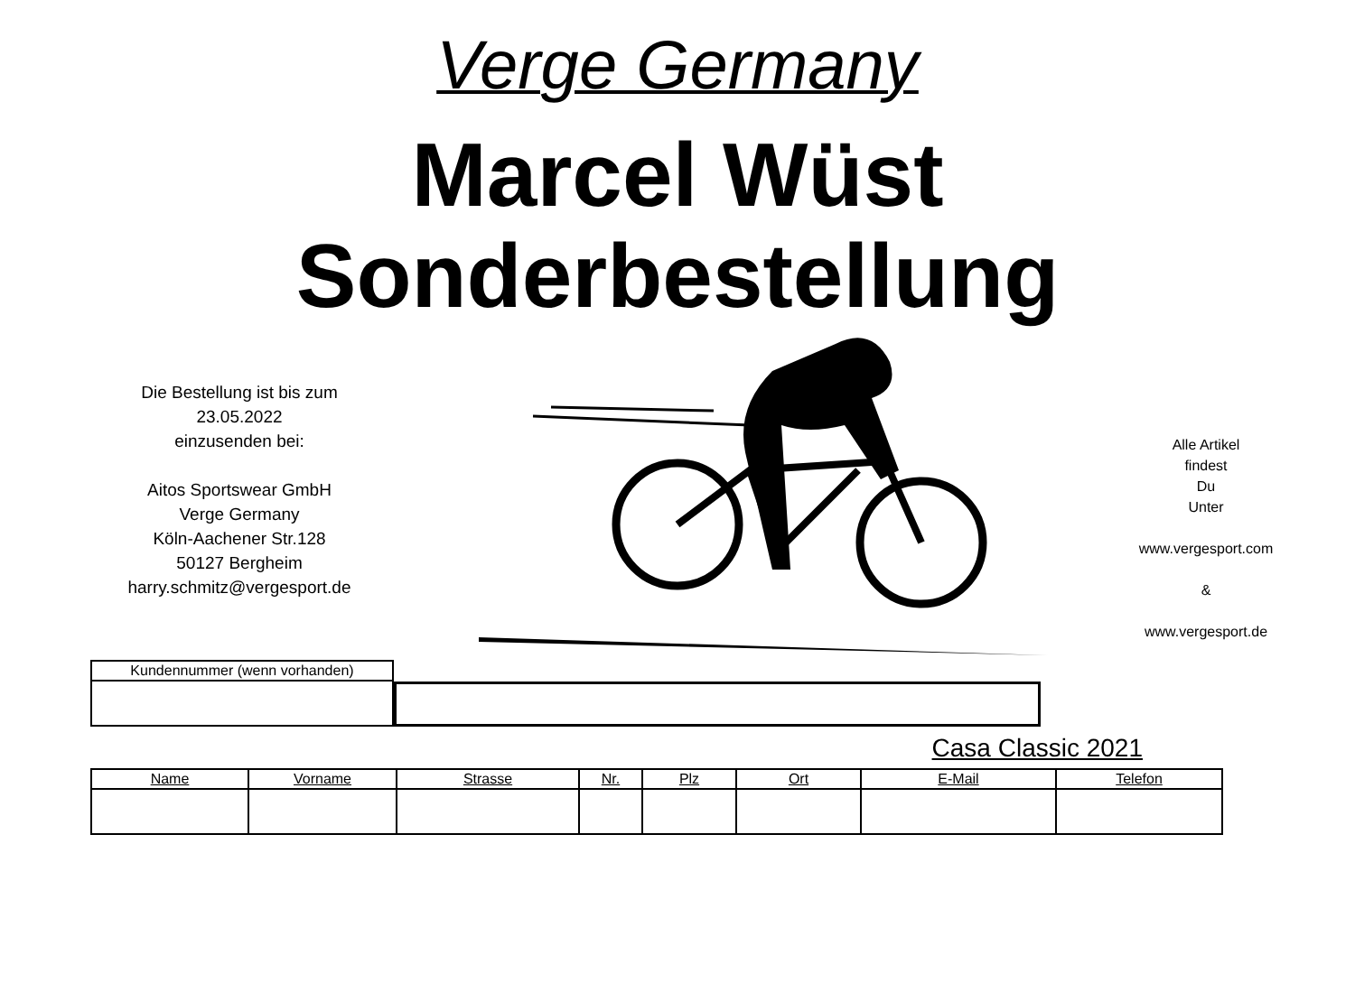Verge Germany
Marcel Wüst
Sonderbestellung
Die Bestellung ist bis zum
23.05.2022
einzusenden bei:
Aitos Sportswear GmbH
Verge Germany
Köln-Aachener Str.128
50127 Bergheim
harry.schmitz@vergesport.de
Alle Artikel
findest
Du
Unter
www.vergesport.com
&
www.vergesport.de
| Kundennummer (wenn vorhanden) |
Casa Classic 2021
| Name | Vorname | Strasse | Nr. | Plz | Ort | E-Mail | Telefon |
| --- | --- | --- | --- | --- | --- | --- | --- |